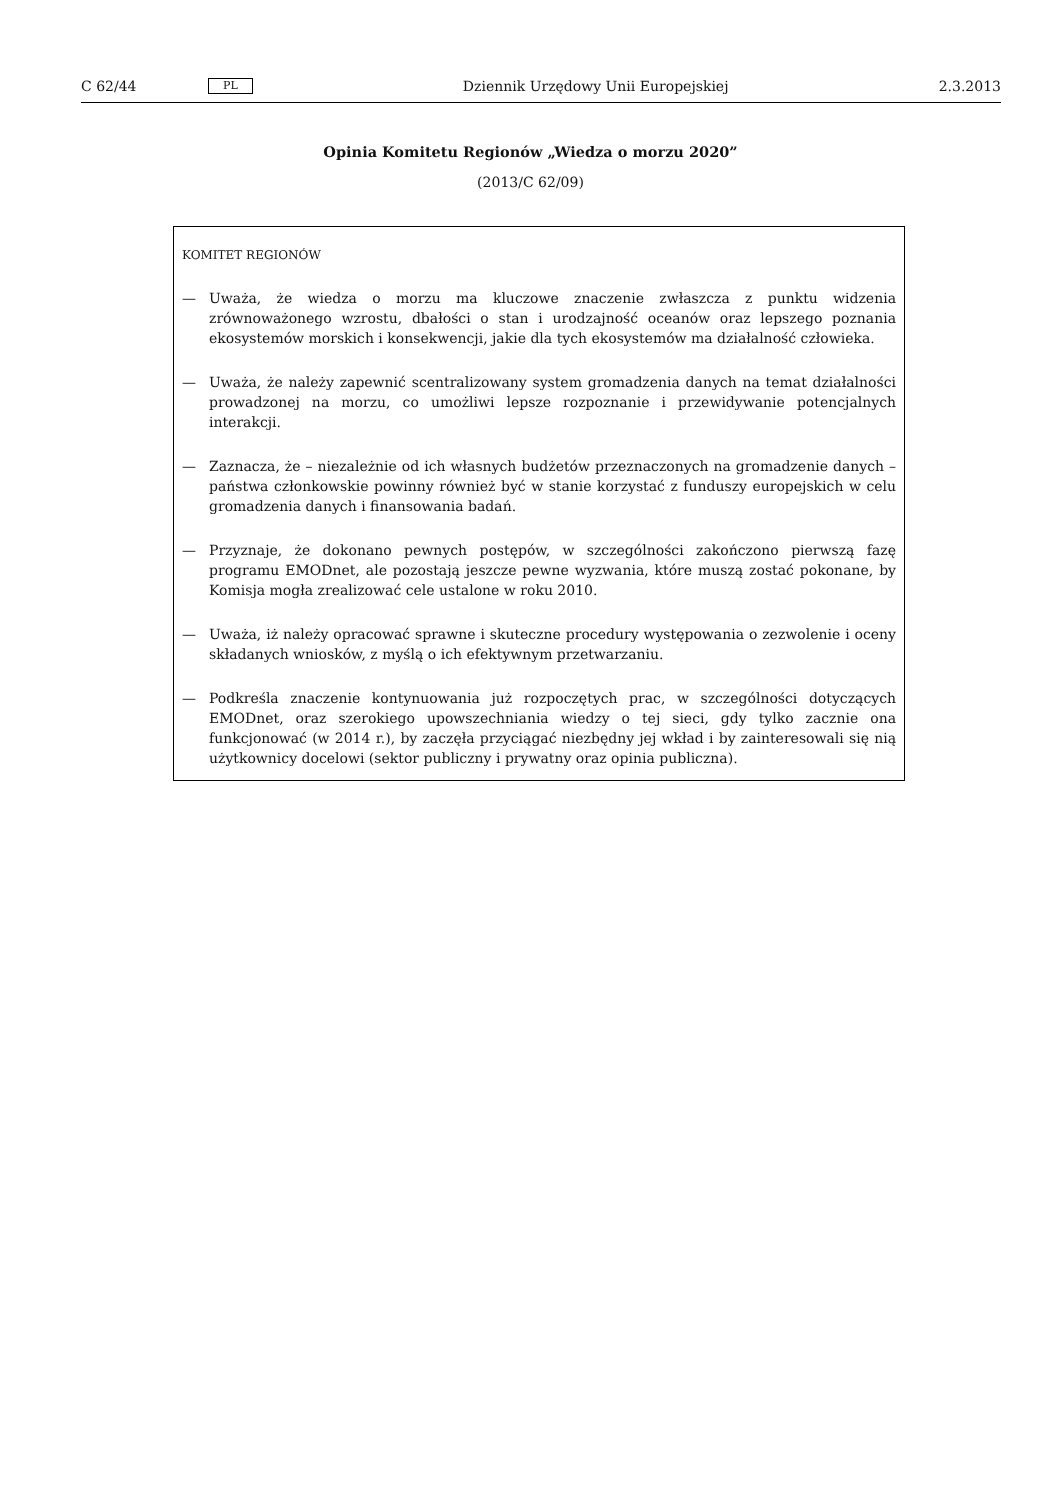C 62/44 PL Dziennik Urzędowy Unii Europejskiej 2.3.2013
Opinia Komitetu Regionów „Wiedza o morzu 2020”
(2013/C 62/09)
KOMITET REGIONÓW
— Uważa, że wiedza o morzu ma kluczowe znaczenie zwłaszcza z punktu widzenia zrównoważonego wzrostu, dbałości o stan i urodzajność oceanów oraz lepszego poznania ekosystemów morskich i konsekwencji, jakie dla tych ekosystemów ma działalność człowieka.
— Uważa, że należy zapewnić scentralizowany system gromadzenia danych na temat działalności prowadzonej na morzu, co umożliwi lepsze rozpoznanie i przewidywanie potencjalnych interakcji.
— Zaznacza, że – niezależnie od ich własnych budżetów przeznaczonych na gromadzenie danych – państwa członkowskie powinny również być w stanie korzystać z funduszy europejskich w celu gromadzenia danych i finansowania badań.
— Przyznaje, że dokonano pewnych postępów, w szczególności zakończono pierwszą fazę programu EMODnet, ale pozostają jeszcze pewne wyzwania, które muszą zostać pokonane, by Komisja mogła zrealizować cele ustalone w roku 2010.
— Uważa, iż należy opracować sprawne i skuteczne procedury występowania o zezwolenie i oceny składanych wniosków, z myślą o ich efektywnym przetwarzaniu.
— Podkreśla znaczenie kontynuowania już rozpoczętych prac, w szczególności dotyczących EMODnet, oraz szerokiego upowszechniania wiedzy o tej sieci, gdy tylko zacznie ona funkcjonować (w 2014 r.), by zaczęła przyciągać niezbędny jej wkład i by zainteresowali się nią użytkownicy docelowi (sektor publiczny i prywatny oraz opinia publiczna).